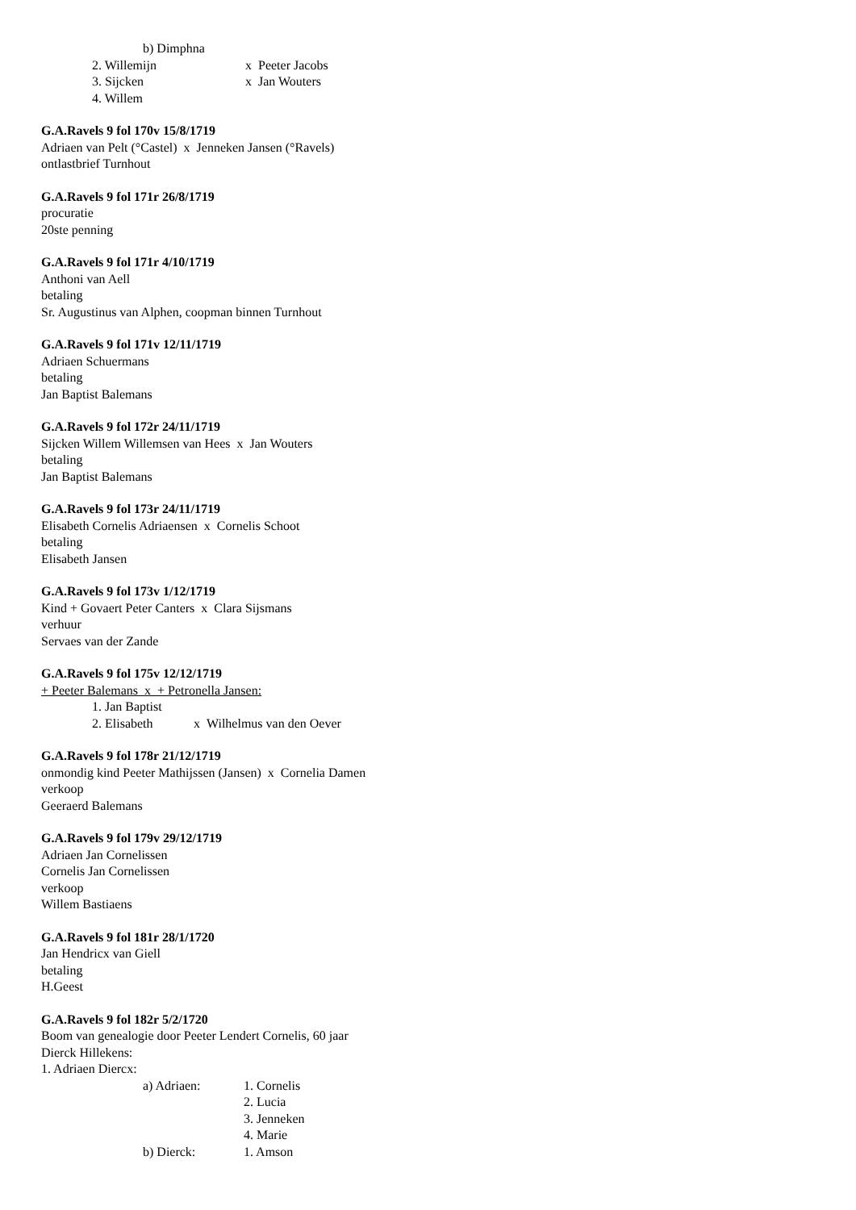b) Dimphna
2. Willemijn x Peeter Jacobs
3. Sijcken x Jan Wouters
4. Willem
G.A.Ravels 9 fol 170v 15/8/1719
Adriaen van Pelt (°Castel) x Jenneken Jansen (°Ravels)
ontlastbrief Turnhout
G.A.Ravels 9 fol 171r 26/8/1719
procuratie
20ste penning
G.A.Ravels 9 fol 171r 4/10/1719
Anthoni van Aell
betaling
Sr. Augustinus van Alphen, coopman binnen Turnhout
G.A.Ravels 9 fol 171v 12/11/1719
Adriaen Schuermans
betaling
Jan Baptist Balemans
G.A.Ravels 9 fol 172r 24/11/1719
Sijcken Willem Willemsen van Hees x Jan Wouters
betaling
Jan Baptist Balemans
G.A.Ravels 9 fol 173r 24/11/1719
Elisabeth Cornelis Adriaensen x Cornelis Schoot
betaling
Elisabeth Jansen
G.A.Ravels 9 fol 173v 1/12/1719
Kind + Govaert Peter Canters x Clara Sijsmans
verhuur
Servaes van der Zande
G.A.Ravels 9 fol 175v 12/12/1719
+ Peeter Balemans x + Petronella Jansen:
1. Jan Baptist
2. Elisabeth x Wilhelmus van den Oever
G.A.Ravels 9 fol 178r 21/12/1719
onmondig kind Peeter Mathijssen (Jansen) x Cornelia Damen
verkoop
Geeraerd Balemans
G.A.Ravels 9 fol 179v 29/12/1719
Adriaen Jan Cornelissen
Cornelis Jan Cornelissen
verkoop
Willem Bastiaens
G.A.Ravels 9 fol 181r 28/1/1720
Jan Hendricx van Giell
betaling
H.Geest
G.A.Ravels 9 fol 182r 5/2/1720
Boom van genealogie door Peeter Lendert Cornelis, 60 jaar
Dierck Hillekens:
1. Adriaen Diercx:
a) Adriaen: 1. Cornelis
2. Lucia
3. Jenneken
4. Marie
b) Dierck: 1. Amson